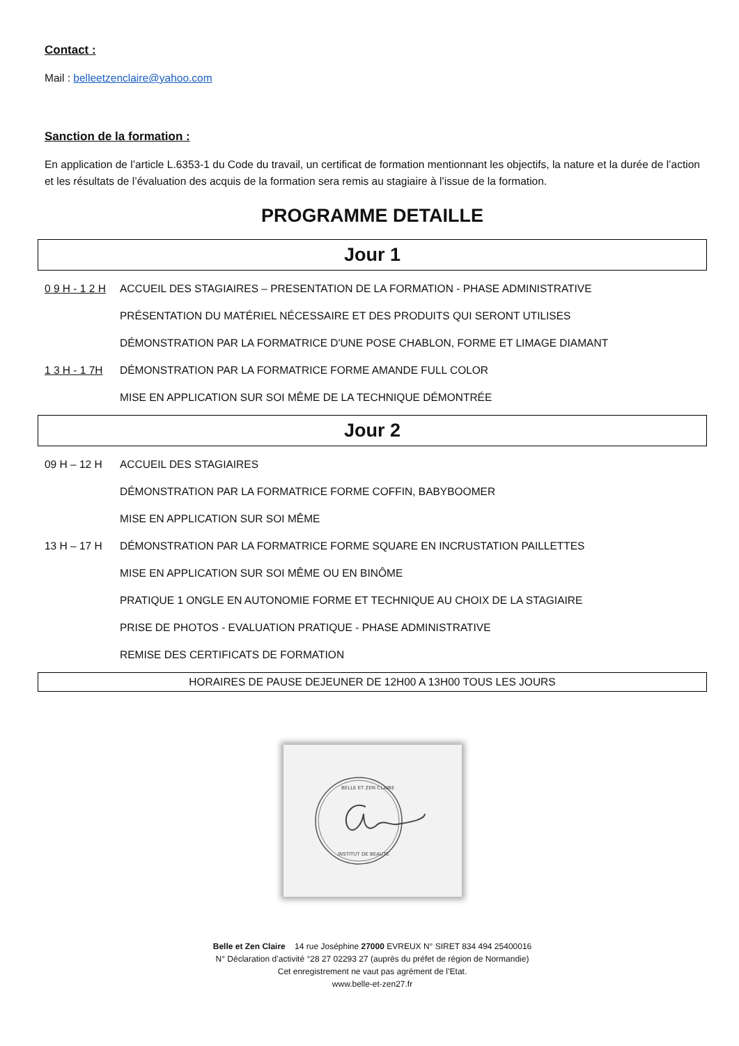Contact :
Mail : belleetzenclaire@yahoo.com
Sanction de la formation :
En application de l’article L.6353-1 du Code du travail, un certificat de formation mentionnant les objectifs, la nature et la durée de l’action et les résultats de l’évaluation des acquis de la formation sera remis au stagiaire à l’issue de la formation.
PROGRAMME DETAILLE
Jour 1
0 9 H - 1 2 H ACCUEIL DES STAGIAIRES – PRESENTATION DE LA FORMATION - PHASE ADMINISTRATIVE
PRÉSENTATION DU MATÉRIEL NÉCESSAIRE ET DES PRODUITS QUI SERONT UTILISES
DÉMONSTRATION PAR LA FORMATRICE D'UNE POSE CHABLON, FORME ET LIMAGE DIAMANT
1 3 H - 1 7H DÉMONSTRATION PAR LA FORMATRICE FORME AMANDE FULL COLOR
MISE EN APPLICATION SUR SOI MÊME DE LA TECHNIQUE DÉMONTRÉE
Jour 2
09 H – 12 H ACCUEIL DES STAGIAIRES
DÉMONSTRATION PAR LA FORMATRICE FORME COFFIN, BABYBOOMER
MISE EN APPLICATION SUR SOI MÊME
13 H – 17 H DÉMONSTRATION PAR LA FORMATRICE FORME SQUARE EN INCRUSTATION PAILLETTES
MISE EN APPLICATION SUR SOI MÊME OU EN BINÔME
PRATIQUE 1 ONGLE EN AUTONOMIE FORME ET TECHNIQUE AU CHOIX DE LA STAGIAIRE
PRISE DE PHOTOS - EVALUATION PRATIQUE - PHASE ADMINISTRATIVE
REMISE DES CERTIFICATS DE FORMATION
HORAIRES DE PAUSE DEJEUNER DE 12H00 A 13H00 TOUS LES JOURS
BELLE ET ZEN CLAIRE
INSTITUT DE BEAUTE
Belle et Zen Claire 14 rue Joséphine 27000 EVREUX N° SIRET 834 494 25400016
N° Déclaration d’activité °28 27 02293 27 (auprès du préfet de région de Normandie)
Cet enregistrement ne vaut pas agrément de l’Etat.
www.belle-et-zen27.fr